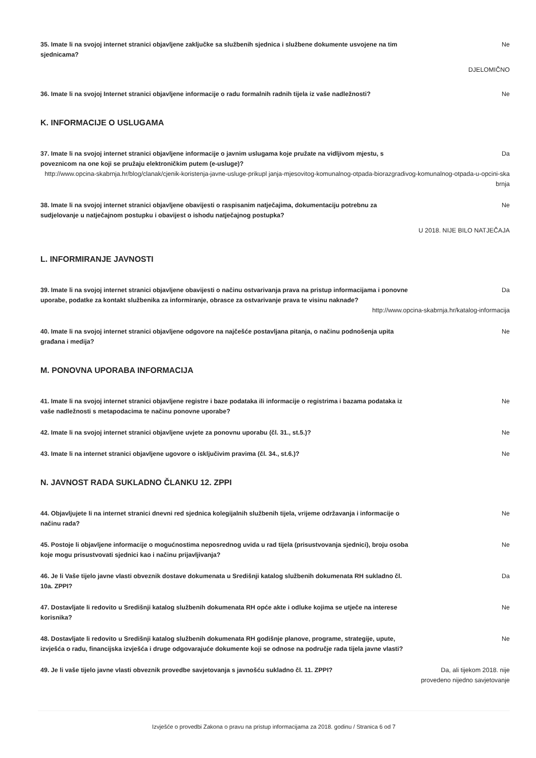35. Imate li na svojoj internet stranici objavljene zaključke sa službenih sjednica i službene dokumente usvojene na tim sjednicama?
Ne
DJELOMIČNO
36. Imate li na svojoj Internet stranici objavljene informacije o radu formalnih radnih tijela iz vaše nadležnosti?
Ne
K. INFORMACIJE O USLUGAMA
37. Imate li na svojoj internet stranici objavljene informacije o javnim uslugama koje pružate na vidljivom mjestu, s poveznicom na one koji se pružaju elektroničkim putem (e-usluge)?
Da
http://www.opcina-skabrnja.hr/blog/clanak/cjenik-koristenja-javne-usluge-prikupl janja-mjesovitog-komunalnog-otpada-biorazgradivog-komunalnog-otpada-u-opcini-ska brnja
38. Imate li na svojoj internet stranici objavljene obavijesti o raspisanim natječajima, dokumentaciju potrebnu za sudjelovanje u natječajnom postupku i obavijest o ishodu natječajnog postupka?
Ne
U 2018. NIJE BILO NATJEČAJA
L. INFORMIRANJE JAVNOSTI
39. Imate li na svojoj internet stranici objavljene obavijesti o načinu ostvarivanja prava na pristup informacijama i ponovne uporabe, podatke za kontakt službenika za informiranje, obrasce za ostvarivanje prava te visinu naknade?
Da
http://www.opcina-skabrnja.hr/katalog-informacija
40. Imate li na svojoj internet stranici objavljene odgovore na najčešće postavljana pitanja, o načinu podnošenja upita građana i medija?
Ne
M. PONOVNA UPORABA INFORMACIJA
41. Imate li na svojoj internet stranici objavljene registre i baze podataka ili informacije o registrima i bazama podataka iz vaše nadležnosti s metapodacima te načinu ponovne uporabe?
Ne
42. Imate li na svojoj internet stranici objavljene uvjete za ponovnu uporabu (čl. 31., st.5.)? Ne
43. Imate li na internet stranici objavljene ugovore o isključivim pravima (čl. 34., st.6.)? Ne
N. JAVNOST RADA SUKLADNO ČLANKU 12. ZPPI
44. Objavljujete li na internet stranici dnevni red sjednica kolegijalnih službenih tijela, vrijeme održavanja i informacije o načinu rada?
Ne
45. Postoje li objavljene informacije o mogućnostima neposrednog uvida u rad tijela (prisustvovanja sjednici), broju osoba koje mogu prisustvovati sjednici kao i načinu prijavljivanja?
Ne
46. Je li Vaše tijelo javne vlasti obveznik dostave dokumenata u Središnji katalog službenih dokumenata RH sukladno čl. 10a. ZPPI?
Da
47. Dostavljate li redovito u Središnji katalog službenih dokumenata RH opće akte i odluke kojima se utječe na interese korisnika?
Ne
48. Dostavljate li redovito u Središnji katalog službenih dokumenata RH godišnje planove, programe, strategije, upute, izvješća o radu, financijska izvješća i druge odgovarajuće dokumente koji se odnose na područje rada tijela javne vlasti?
Ne
49. Je li vaše tijelo javne vlasti obveznik provedbe savjetovanja s javnošću sukladno čl. 11. ZPPI? Da, ali tijekom 2018. nije provedeno nijedno savjetovanje
Izvješće o provedbi Zakona o pravu na pristup informacijama za 2018. godinu / Stranica 6 od 7